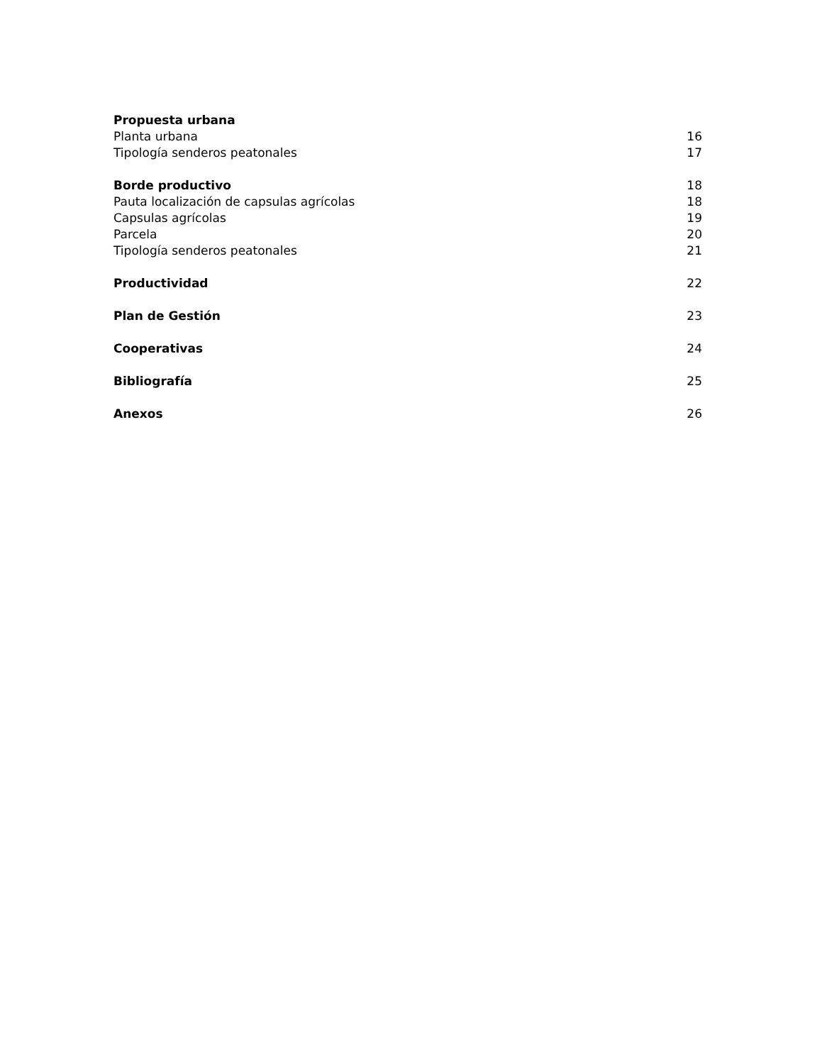Propuesta urbana
Planta urbana 16
Tipología senderos peatonales 17
Borde productivo 18
Pauta localización de capsulas agrícolas 18
Capsulas agrícolas 19
Parcela 20
Tipología senderos peatonales 21
Productividad 22
Plan de Gestión 23
Cooperativas 24
Bibliografía 25
Anexos 26